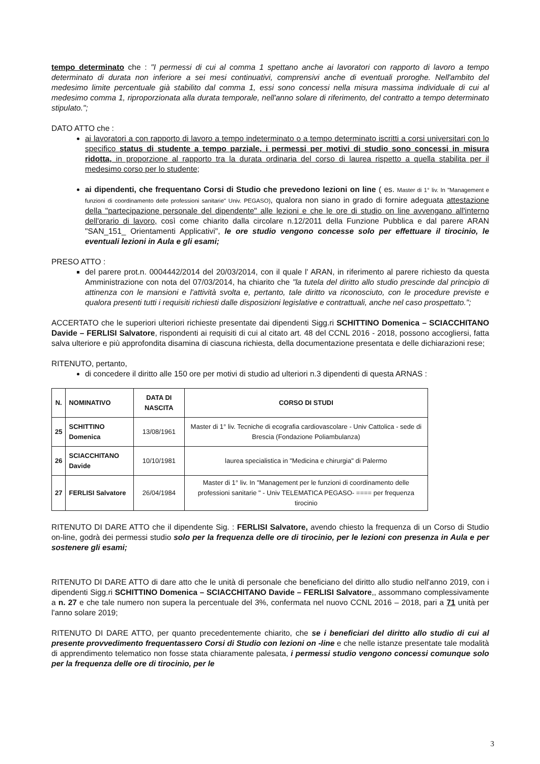tempo determinato che : "I permessi di cui al comma 1 spettano anche ai lavoratori con rapporto di lavoro a tempo determinato di durata non inferiore a sei mesi continuativi, comprensivi anche di eventuali proroghe. Nell'ambito del medesimo limite percentuale già stabilito dal comma 1, essi sono concessi nella misura massima individuale di cui al medesimo comma 1, riproporzionata alla durata temporale, nell'anno solare di riferimento, del contratto a tempo determinato stipulato.";
DATO ATTO che :
ai lavoratori a con rapporto di lavoro a tempo indeterminato o a tempo determinato iscritti a corsi universitari con lo specifico status di studente a tempo parziale, i permessi per motivi di studio sono concessi in misura ridotta, in proporzione al rapporto tra la durata ordinaria del corso di laurea rispetto a quella stabilita per il medesimo corso per lo studente;
ai dipendenti, che frequentano Corsi di Studio che prevedono lezioni on line ( es. Master di 1° liv. In "Management e funzioni di coordinamento delle professioni sanitarie" Univ. PEGASO), qualora non siano in grado di fornire adeguata attestazione della "partecipazione personale del dipendente" alle lezioni e che le ore di studio on line avvengano all'interno dell'orario di lavoro, così come chiarito dalla circolare n.12/2011 della Funzione Pubblica e dal parere ARAN "SAN_151_ Orientamenti Applicativi", le ore studio vengono concesse solo per effettuare il tirocinio, le eventuali lezioni in Aula e gli esami;
PRESO ATTO :
del parere prot.n. 0004442/2014 del 20/03/2014, con il quale l' ARAN, in riferimento al parere richiesto da questa Amministrazione con nota del 07/03/2014, ha chiarito che "la tutela del diritto allo studio prescinde dal principio di attinenza con le mansioni e l'attività svolta e, pertanto, tale diritto va riconosciuto, con le procedure previste e qualora presenti tutti i requisiti richiesti dalle disposizioni legislative e contrattuali, anche nel caso prospettato.";
ACCERTATO che le superiori ulteriori richieste presentate dai dipendenti Sigg.ri SCHITTINO Domenica – SCIACCHITANO Davide – FERLISI Salvatore, rispondenti ai requisiti di cui al citato art. 48 del CCNL 2016 - 2018, possono accogliersi, fatta salva ulteriore e più approfondita disamina di ciascuna richiesta, della documentazione presentata e delle dichiarazioni rese;
RITENUTO, pertanto,
di concedere il diritto alle 150 ore per motivi di studio ad ulteriori n.3 dipendenti di questa ARNAS :
| N. | NOMINATIVO | DATA DI NASCITA | CORSO DI STUDI |
| --- | --- | --- | --- |
| 25 | SCHITTINO Domenica | 13/08/1961 | Master di 1° liv. Tecniche di ecografia cardiovascolare - Univ Cattolica - sede di Brescia (Fondazione Poliambulanza) |
| 26 | SCIACCHITANO Davide | 10/10/1981 | laurea specialistica in "Medicina e chirurgia" di Palermo |
| 27 | FERLISI Salvatore | 26/04/1984 | Master di 1° liv. In "Management per le funzioni di coordinamento delle professioni sanitarie " - Univ TELEMATICA PEGASO- ==== per frequenza tirocinio |
RITENUTO DI DARE ATTO che il dipendente Sig. : FERLISI Salvatore, avendo chiesto la frequenza di un Corso di Studio on-line, godrà dei permessi studio solo per la frequenza delle ore di tirocinio, per le lezioni con presenza in Aula e per sostenere gli esami;
RITENUTO DI DARE ATTO di dare atto che le unità di personale che beneficiano del diritto allo studio nell'anno 2019, con i dipendenti Sigg.ri SCHITTINO Domenica – SCIACCHITANO Davide – FERLISI Salvatore,, assommano complessivamente a n. 27 e che tale numero non supera la percentuale del 3%, confermata nel nuovo CCNL 2016 – 2018, pari a 71 unità per l'anno solare 2019;
RITENUTO DI DARE ATTO, per quanto precedentemente chiarito, che se i beneficiari del diritto allo studio di cui al presente provvedimento frequentassero Corsi di Studio con lezioni on -line e che nelle istanze presentate tale modalità di apprendimento telematico non fosse stata chiaramente palesata, i permessi studio vengono concessi comunque solo per la frequenza delle ore di tirocinio, per le
3